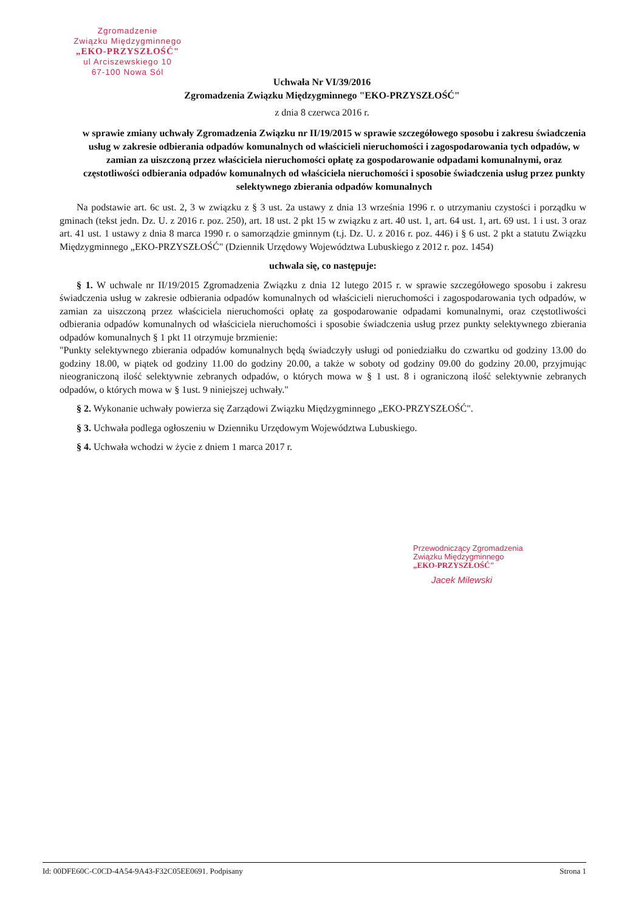Zgromadzenie
Związku Międzygminnego
„EKO-PRZYSZŁOŚĆ"
ul Arciszewskiego 10
67-100 Nowa Sól
Uchwała Nr VI/39/2016
Zgromadzenia Związku Międzygminnego "EKO-PRZYSZŁOŚĆ"
z dnia 8 czerwca 2016 r.
w sprawie zmiany uchwały Zgromadzenia Związku nr II/19/2015 w sprawie szczegółowego sposobu i zakresu świadczenia usług w zakresie odbierania odpadów komunalnych od właścicieli nieruchomości i zagospodarowania tych odpadów, w zamian za uiszczoną przez właściciela nieruchomości opłatę za gospodarowanie odpadami komunalnymi, oraz częstotliwości odbierania odpadów komunalnych od właściciela nieruchomości i sposobie świadczenia usług przez punkty selektywnego zbierania odpadów komunalnych
Na podstawie art. 6c ust. 2, 3 w związku z § 3 ust. 2a ustawy z dnia 13 września 1996 r. o utrzymaniu czystości i porządku w gminach (tekst jedn. Dz. U. z 2016 r. poz. 250), art. 18 ust. 2 pkt 15 w związku z art. 40 ust. 1, art. 64 ust. 1, art. 69 ust. 1 i ust. 3 oraz art. 41 ust. 1 ustawy z dnia 8 marca 1990 r. o samorządzie gminnym (t.j. Dz. U. z 2016 r. poz. 446) i § 6 ust. 2 pkt a statutu Związku Międzygminnego „EKO-PRZYSZŁOŚĆ" (Dziennik Urzędowy Województwa Lubuskiego z 2012 r. poz. 1454)
uchwala się, co następuje:
§ 1. W uchwale nr II/19/2015 Zgromadzenia Związku z dnia 12 lutego 2015 r. w sprawie szczegółowego sposobu i zakresu świadczenia usług w zakresie odbierania odpadów komunalnych od właścicieli nieruchomości i zagospodarowania tych odpadów, w zamian za uiszczoną przez właściciela nieruchomości opłatę za gospodarowanie odpadami komunalnymi, oraz częstotliwości odbierania odpadów komunalnych od właściciela nieruchomości i sposobie świadczenia usług przez punkty selektywnego zbierania odpadów komunalnych § 1 pkt 11 otrzymuje brzmienie:
"Punkty selektywnego zbierania odpadów komunalnych będą świadczyły usługi od poniedziałku do czwartku od godziny 13.00 do godziny 18.00, w piątek od godziny 11.00 do godziny 20.00, a także w soboty od godziny 09.00 do godziny 20.00, przyjmując nieograniczoną ilość selektywnie zebranych odpadów, o których mowa w § 1 ust. 8 i ograniczoną ilość selektywnie zebranych odpadów, o których mowa w § 1ust. 9 niniejszej uchwały."
§ 2. Wykonanie uchwały powierza się Zarządowi Związku Międzygminnego „EKO-PRZYSZŁOŚĆ".
§ 3. Uchwała podlega ogłoszeniu w Dzienniku Urzędowym Województwa Lubuskiego.
§ 4. Uchwała wchodzi w życie z dniem 1 marca 2017 r.
Przewodniczący Zgromadzenia
Związku Międzygminnego
„EKO-PRZYSZŁOŚĆ"
Jacek Milewski
Id: 00DFE60C-C0CD-4A54-9A43-F32C05EE0691. Podpisany Strona 1